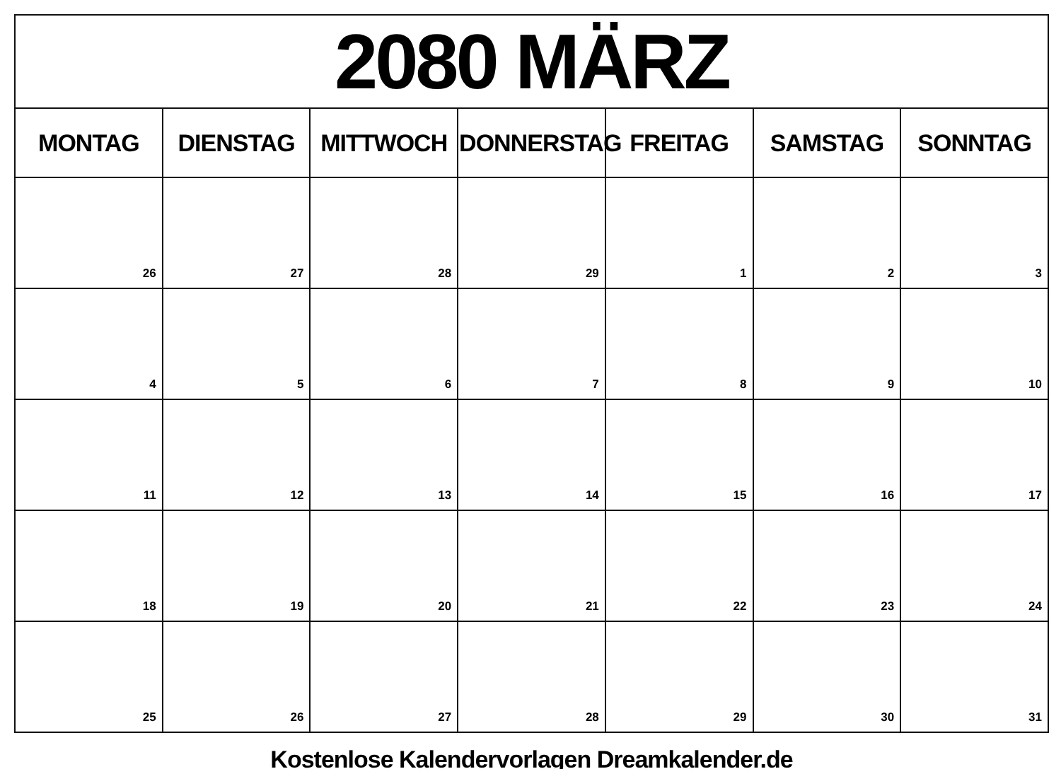| 2080 MÄRZ | | | | | | |
| MONTAG | DIENSTAG | MITTWOCH | DONNERSTAG | FREITAG | SAMSTAG | SONNTAG |
| 26 | 27 | 28 | 29 | 1 | 2 | 3 |
| 4 | 5 | 6 | 7 | 8 | 9 | 10 |
| 11 | 12 | 13 | 14 | 15 | 16 | 17 |
| 18 | 19 | 20 | 21 | 22 | 23 | 24 |
| 25 | 26 | 27 | 28 | 29 | 30 | 31 |
Kostenlose Kalendervorlagen Dreamkalender.de